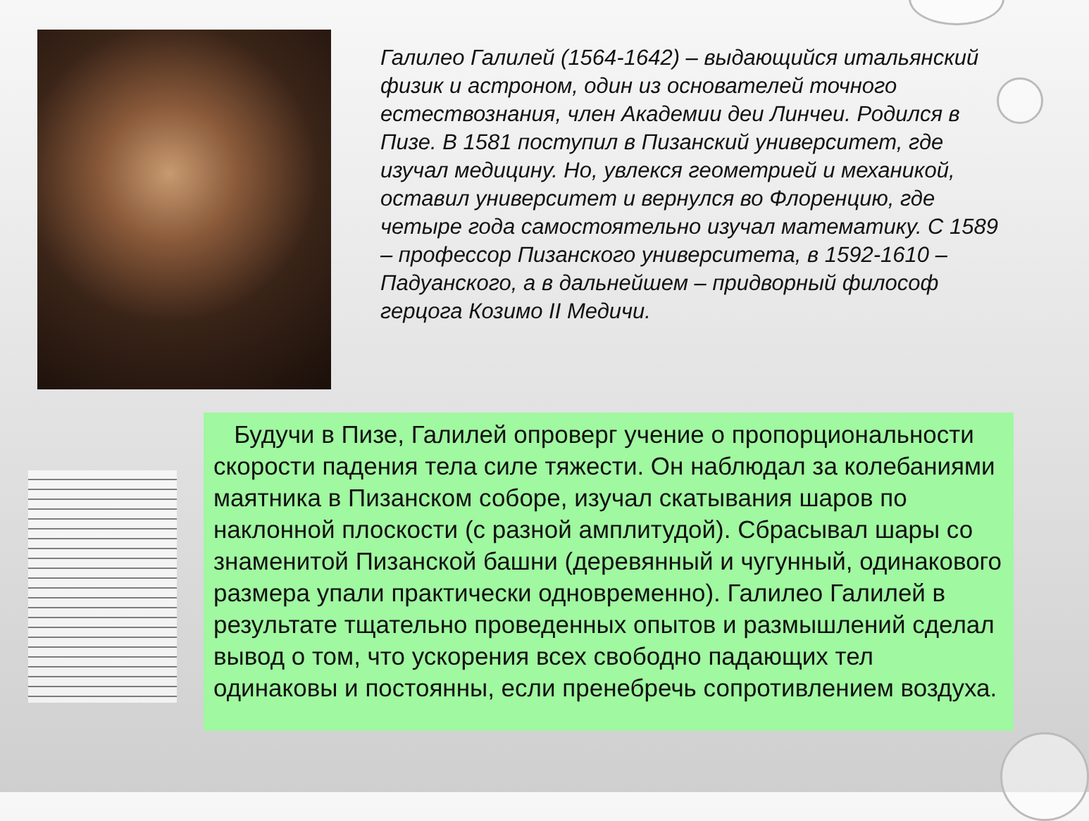Галилео Галилей (1564-1642) – выдающийся итальянский физик и астроном, один из основателей точного естествознания, член Академии деи Линчеи. Родился в Пизе. В 1581 поступил в Пизанский университет, где изучал медицину. Но, увлекся геометрией и механикой, оставил университет и вернулся во Флоренцию, где четыре года самостоятельно изучал математику. С 1589 – профессор Пизанского университета, в 1592-1610 – Падуанского, а в дальнейшем – придворный философ герцога Козимо II Медичи.
Будучи в Пизе, Галилей опроверг учение о пропорциональности скорости падения тела силе тяжести. Он наблюдал за колебаниями маятника в Пизанском соборе, изучал скатывания шаров по наклонной плоскости (с разной амплитудой). Сбрасывал шары со знаменитой Пизанской башни (деревянный и чугунный, одинакового размера упали практически одновременно). Галилео Галилей в результате тщательно проведенных опытов и размышлений сделал вывод о том, что ускорения всех свободно падающих тел одинаковы и постоянны, если пренебречь сопротивлением воздуха.